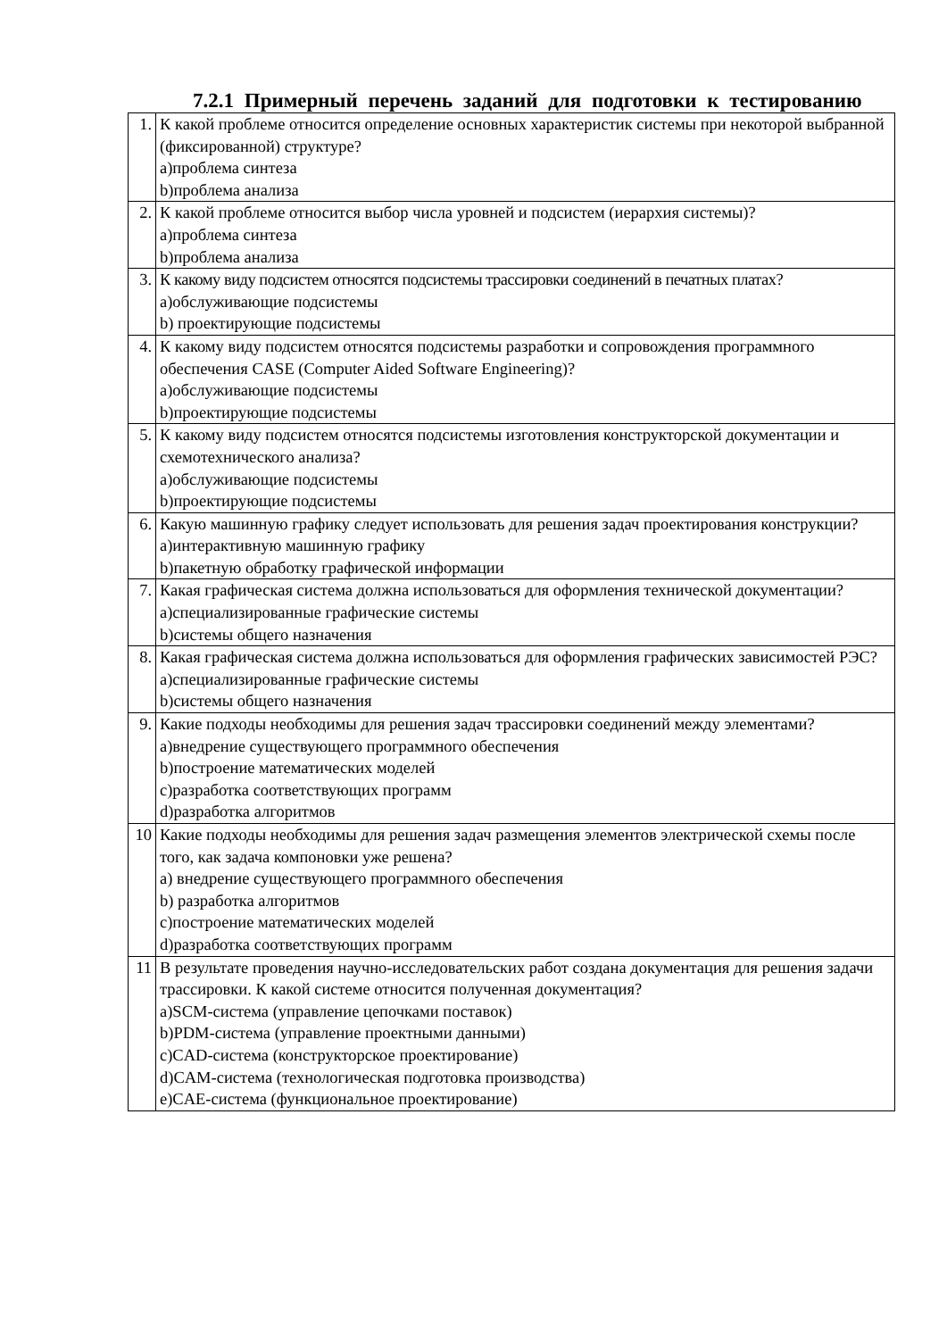7.2.1 Примерный перечень заданий для подготовки к тестированию
| 1. | К какой проблеме относится определение основных характеристик системы при некоторой выбранной (фиксированной) структуре? a)проблема синтеза b)проблема анализа |
| 2. | К какой проблеме относится выбор числа уровней и подсистем (иерархия системы)? a)проблема синтеза b)проблема анализа |
| 3. | К какому виду подсистем относятся подсистемы трассировки соединений в печатных платах? a)обслуживающие подсистемы b) проектирующие подсистемы |
| 4. | К какому виду подсистем относятся подсистемы разработки и сопровождения программного обеспечения CASE (Computer Aided Software Engineering)? a)обслуживающие подсистемы b)проектирующие подсистемы |
| 5. | К какому виду подсистем относятся подсистемы изготовления конструкторской документации и схемотехнического анализа? a)обслуживающие подсистемы b)проектирующие подсистемы |
| 6. | Какую машинную графику следует использовать для решения задач проектирования конструкции? a)интерактивную машинную графику b)пакетную обработку графической информации |
| 7. | Какая графическая система должна использоваться для оформления технической документации? a)специализированные графические системы b)системы общего назначения |
| 8. | Какая графическая система должна использоваться для оформления графических зависимостей РЭС? a)специализированные графические системы b)системы общего назначения |
| 9. | Какие подходы необходимы для решения задач трассировки соединений между элементами? a)внедрение существующего программного обеспечения b)построение математических моделей c)разработка соответствующих программ d)разработка алгоритмов |
| 10 | Какие подходы необходимы для решения задач размещения элементов электрической схемы после того, как задача компоновки уже решена? a) внедрение существующего программного обеспечения b) разработка алгоритмов c)построение математических моделей d)разработка соответствующих программ |
| 11 | В результате проведения научно-исследовательских работ создана документация для решения задачи трассировки. К какой системе относится полученная документация? a)SCM-система (управление цепочками поставок) b)PDM-система (управление проектными данными) c)CAD-система (конструкторское проектирование) d)CAM-система (технологическая подготовка производства) e)CAE-система (функциональное проектирование) |